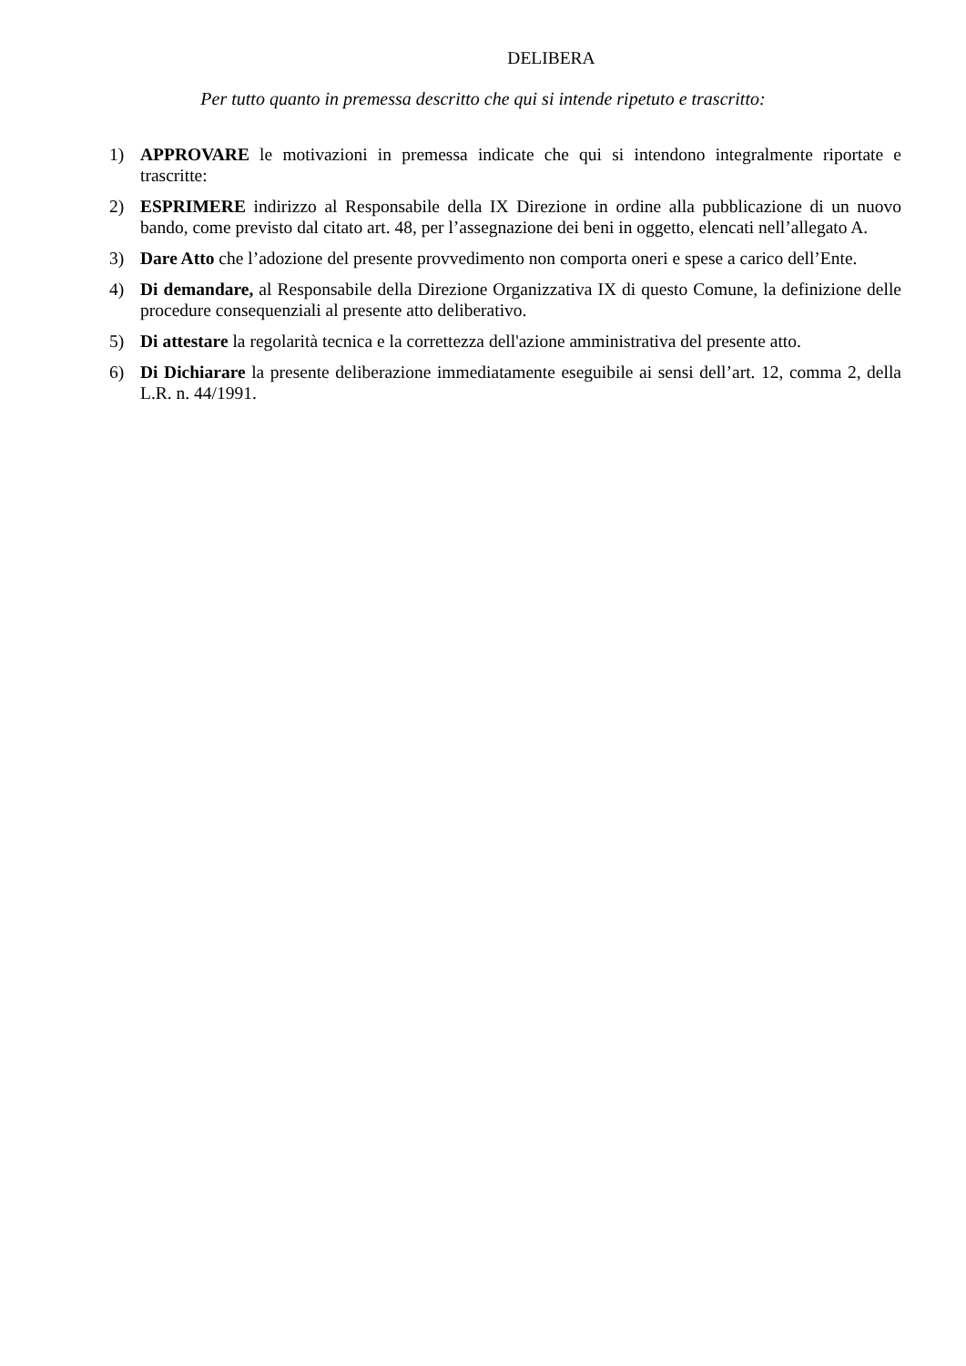DELIBERA
Per tutto quanto in premessa descritto che qui si intende ripetuto e trascritto:
1) APPROVARE le motivazioni in premessa indicate che qui si intendono integralmente riportate e trascritte:
2) ESPRIMERE indirizzo al Responsabile della IX Direzione in ordine alla pubblicazione di un nuovo bando, come previsto dal citato art. 48, per l’assegnazione dei beni in oggetto, elencati nell’allegato A.
3) Dare Atto che l’adozione del presente provvedimento non comporta oneri e spese a carico dell’Ente.
4) Di demandare, al Responsabile della Direzione Organizzativa IX di questo Comune, la definizione delle procedure consequenziali al presente atto deliberativo.
5) Di attestare la regolarità tecnica e la correttezza dell'azione amministrativa del presente atto.
6) Di Dichiarare la presente deliberazione immediatamente eseguibile ai sensi dell’art. 12, comma 2, della L.R. n. 44/1991.